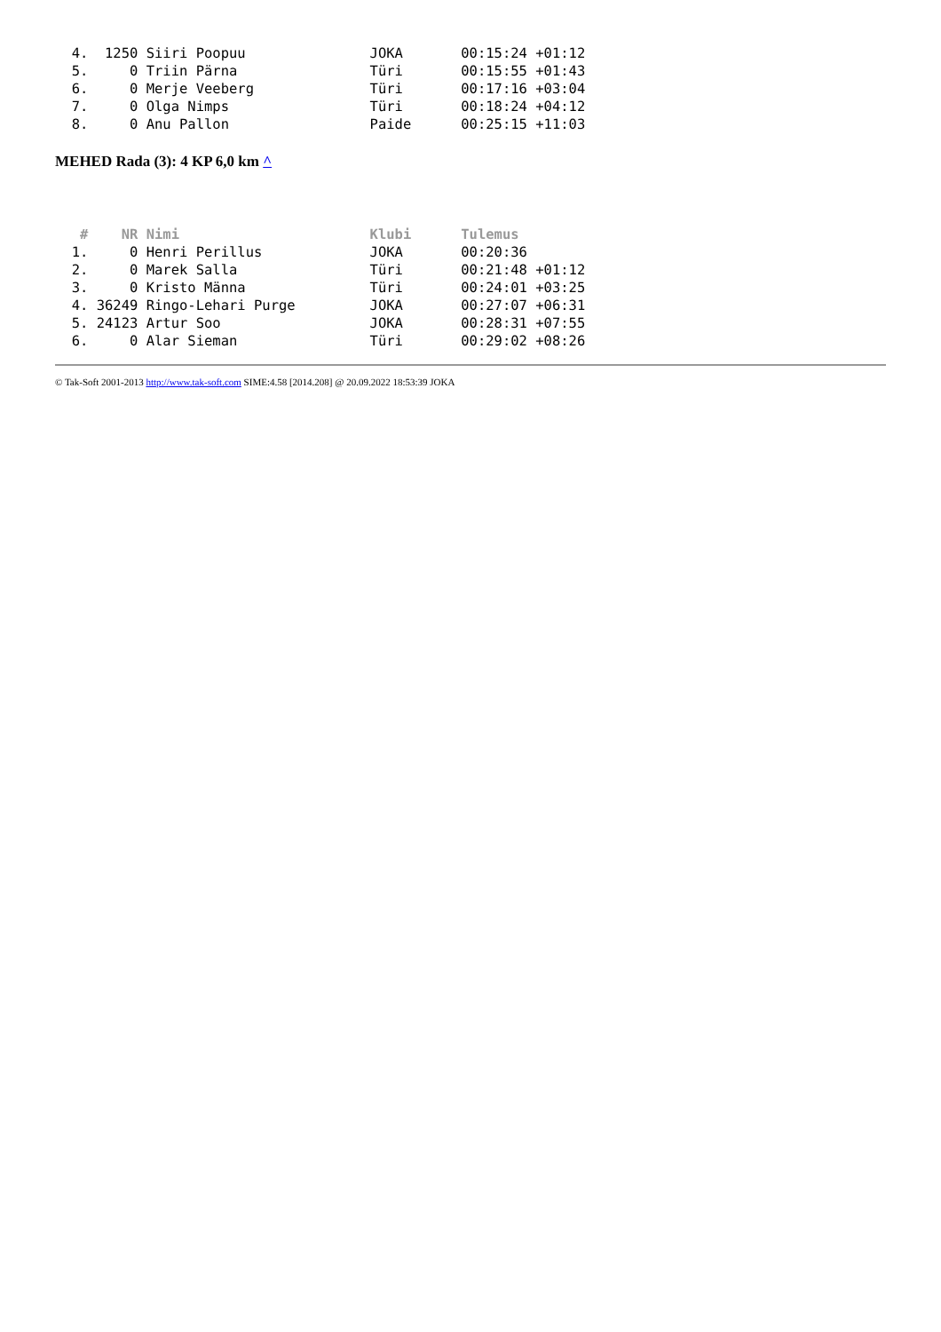4.  1250 Siiri Poopuu               JOKA       00:15:24 +01:12
  5.     0 Triin Pärna                Türi       00:15:55 +01:43
  6.     0 Merje Veeberg              Türi       00:17:16 +03:04
  7.     0 Olga Nimps                 Türi       00:18:24 +04:12
  8.     0 Anu Pallon                 Paide      00:25:15 +11:03
MEHED Rada (3): 4 KP 6,0 km ^
   #    NR Nimi                       Klubi      Tulemus
  1.     0 Henri Perillus             JOKA       00:20:36
  2.     0 Marek Salla                Türi       00:21:48 +01:12
  3.     0 Kristo Männa               Türi       00:24:01 +03:25
  4. 36249 Ringo-Lehari Purge         JOKA       00:27:07 +06:31
  5. 24123 Artur Soo                  JOKA       00:28:31 +07:55
  6.     0 Alar Sieman                Türi       00:29:02 +08:26
© Tak-Soft 2001-2013 http://www.tak-soft.com SIME:4.58 [2014.208] @ 20.09.2022 18:53:39 JOKA